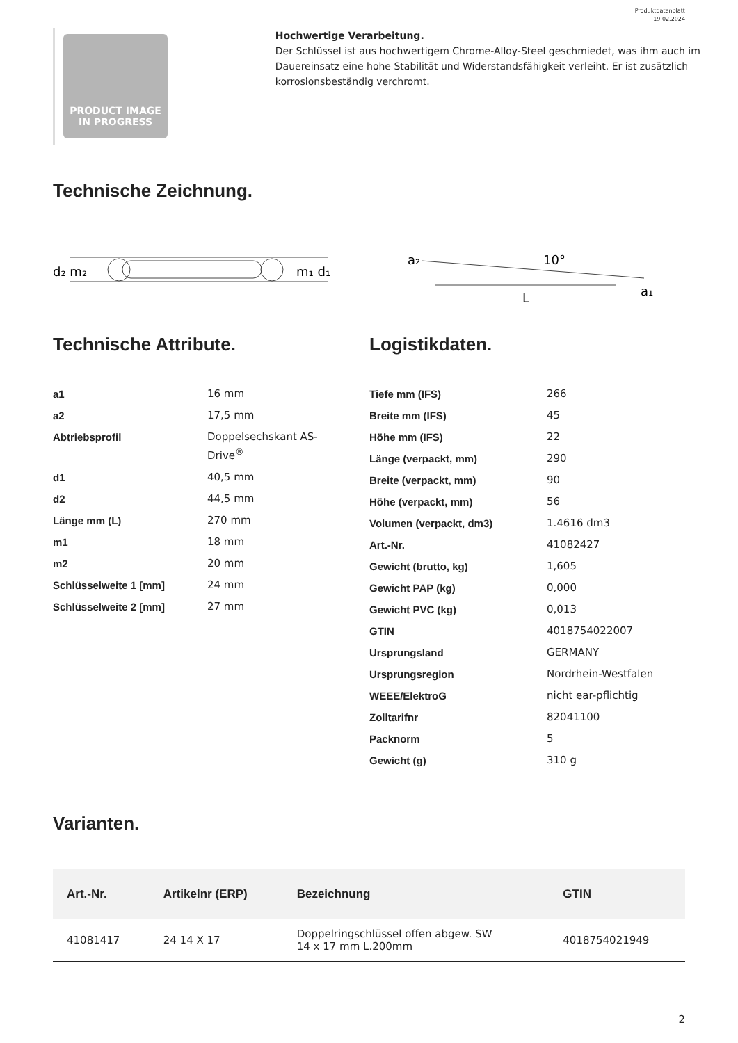Produktdatenblatt
19.02.2024
PRODUCT IMAGE
IN PROGRESS
Hochwertige Verarbeitung.
Der Schlüssel ist aus hochwertigem Chrome-Alloy-Steel geschmiedet, was ihm auch im Dauereinsatz eine hohe Stabilität und Widerstandsfähigkeit verleiht. Er ist zusätzlich korrosionsbeständig verchromt.
Technische Zeichnung.
d₂ m₂
m₁ d₁
a₂
10°
a₁
L
Technische Attribute.
| a1 | 16 mm |
| a2 | 17,5 mm |
| Abtriebsprofil | Doppelsechskant AS- Drive<sup>®</sup> |
| d1 | 40,5 mm |
| d2 | 44,5 mm |
| Länge mm (L) | 270 mm |
| m1 | 18 mm |
| m2 | 20 mm |
| Schlüsselweite 1 [mm] | 24 mm |
| Schlüsselweite 2 [mm] | 27 mm |
Logistikdaten.
| Tiefe mm (IFS) | 266 |
| Breite mm (IFS) | 45 |
| Höhe mm (IFS) | 22 |
| Länge (verpackt, mm) | 290 |
| Breite (verpackt, mm) | 90 |
| Höhe (verpackt, mm) | 56 |
| Volumen (verpackt, dm3) | 1.4616 dm3 |
| Art.-Nr. | 41082427 |
| Gewicht (brutto, kg) | 1,605 |
| Gewicht PAP (kg) | 0,000 |
| Gewicht PVC (kg) | 0,013 |
| GTIN | 4018754022007 |
| Ursprungsland | GERMANY |
| Ursprungsregion | Nordrhein-Westfalen |
| WEEE/ElektroG | nicht ear-pflichtig |
| Zolltarifnr | 82041100 |
| Packnorm | 5 |
| Gewicht (g) | 310 g |
Varianten.
| Art.-Nr. | Artikelnr (ERP) | Bezeichnung | GTIN |
| --- | --- | --- | --- |
| 41081417 | 24 14 X 17 | Doppelringschlüssel offen abgew. SW 14 x 17 mm L.200mm | 4018754021949 |
2